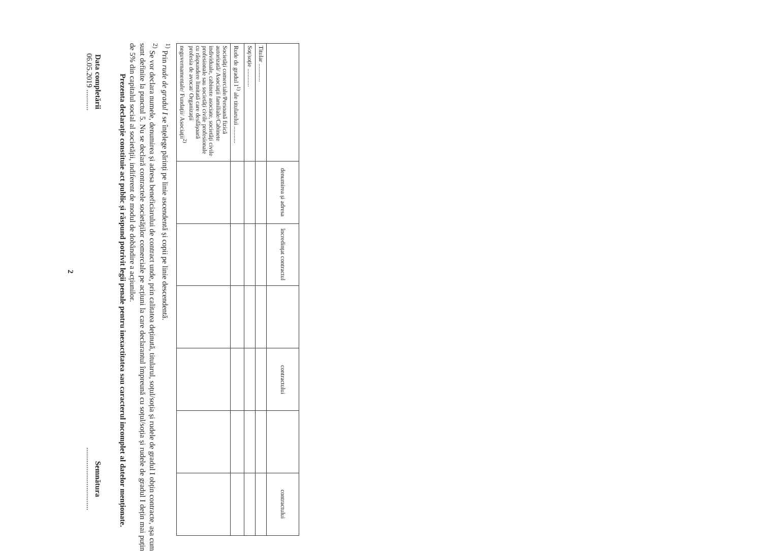| | denumirea și adresa | încredințat contractul | | contractului | | contractului |
| --- | --- | --- | --- | --- | --- | --- |
| Titular ............ | | | | | | |
| Soț/soție ............ | | | | | | |
| Rude de gradul I<sup>1)</sup> ale titularului ........... | | | | | | |
| Societăți comerciale/Persoană fizică autorizată/ Asociații familiale/Cabinete individuale, cabinete asociate, societăți civile profesionale sau societăți civile profesionale cu răspundere limitată care desfășoară profesia de avocat/ Organizații neguvernamentale/ Fundații/ Asociații<sup>2)</sup> | | | | | | |
<sup>1)</sup> Prin rude de gradul I se înțelege părinți pe linie ascendentă și copii pe linie descendentă.
<sup>2)</sup> Se vor declara numele, denumirea și adresa beneficiarului de contract unde, prin calitatea deținută, titularul, soțul/soția și rudele de gradul I obțin contracte, așa cum sunt definite la punctul 5. Nu se declară contractele societăților comerciale pe acțiuni la care declarantul împreună cu soțul/soția și rudele de gradul I dețin mai puțin de 5% din capitalul social al societății, indiferent de modul de dobândire a acțiunilor.
Prezenta declarație constituie act public și răspund potrivit legii penale pentru inexactitatea sau caracterul incomplet al datelor menționate.
Data completării
06.05.2019 ...........
Semnătura
.................................
2